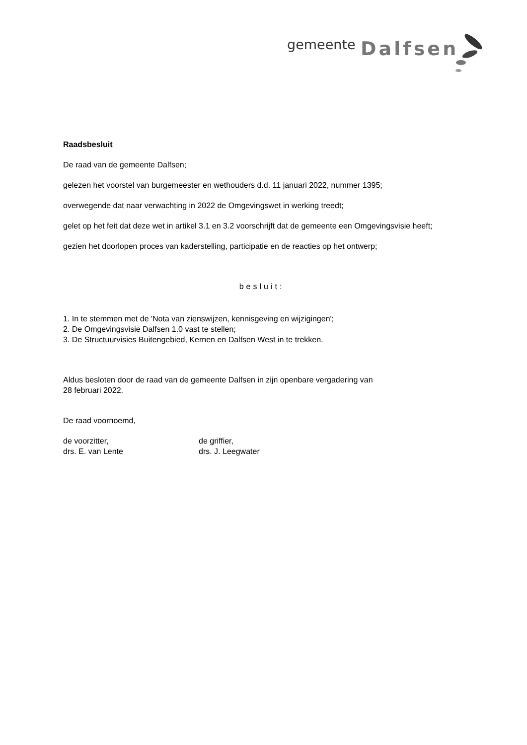gemeente Dalfsen
Raadsbesluit
De raad van de gemeente Dalfsen;
gelezen het voorstel van burgemeester en wethouders d.d. 11 januari 2022, nummer 1395;
overwegende dat naar verwachting in 2022 de Omgevingswet in werking treedt;
gelet op het feit dat deze wet in artikel 3.1 en 3.2 voorschrijft dat de gemeente een Omgevingsvisie heeft;
gezien het doorlopen proces van kaderstelling, participatie en de reacties op het ontwerp;
besluit:
1. In te stemmen met de 'Nota van zienswijzen, kennisgeving en wijzigingen';
2. De Omgevingsvisie Dalfsen 1.0 vast te stellen;
3. De Structuurvisies Buitengebied, Kernen en Dalfsen West in te trekken.
Aldus besloten door de raad van de gemeente Dalfsen in zijn openbare vergadering van
28 februari 2022.
De raad voornoemd,
de voorzitter,
drs. E. van Lente
de griffier,
drs. J. Leegwater